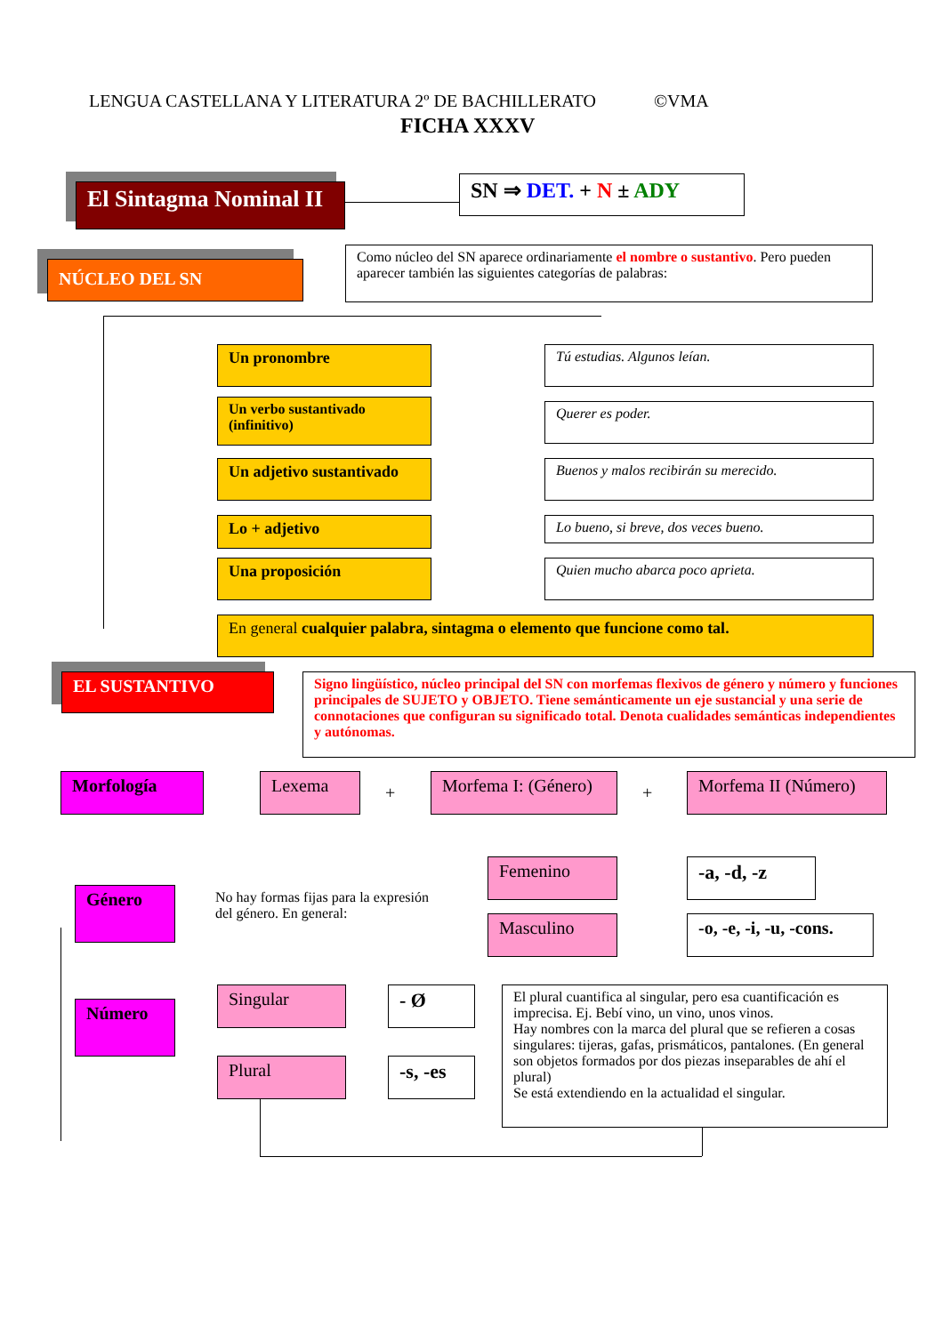LENGUA CASTELLANA Y LITERATURA 2º DE BACHILLERATO ©VMA
FICHA XXXV
El Sintagma Nominal II
SN ⇒ DET. + N ± ADY
NÚCLEO DEL SN
Como núcleo del SN aparece ordinariamente el nombre o sustantivo. Pero pueden aparecer también las siguientes categorías de palabras:
Un pronombre Tú estudias. Algunos leían.
Un verbo sustantivado (infinitivo)
Querer es poder.
Un adjetivo sustantivado
Buenos y malos recibirán su merecido.
Lo + adjetivo Lo bueno, si breve, dos veces bueno.
Una proposición Quien mucho abarca poco aprieta.
En general cualquier palabra, sintagma o elemento que funcione como tal.
EL SUSTANTIVO
Signo lingüístico, núcleo principal del SN con morfemas flexivos de género y número y funciones principales de SUJETO y OBJETO. Tiene semánticamente un eje sustancial y una serie de connotaciones que configuran su significado total. Denota cualidades semánticas independientes y autónomas.
Morfología Lexema
+
Morfema I: (Género)
+
Morfema II (Número)
Género
No hay formas fijas para la expresión del género. En general:
Femenino -a, -d, -z
Masculino
-o, -e, -i, -u, -cons.
Número
Singular - Ø
Plural -s, -es
El plural cuantifica al singular, pero esa cuantificación es imprecisa. Ej. Bebí vino, un vino, unos vinos.
Hay nombres con la marca del plural que se refieren a cosas singulares: tijeras, gafas, prismáticos, pantalones. (En general son objetos formados por dos piezas inseparables de ahí el plural)
Se está extendiendo en la actualidad el singular.